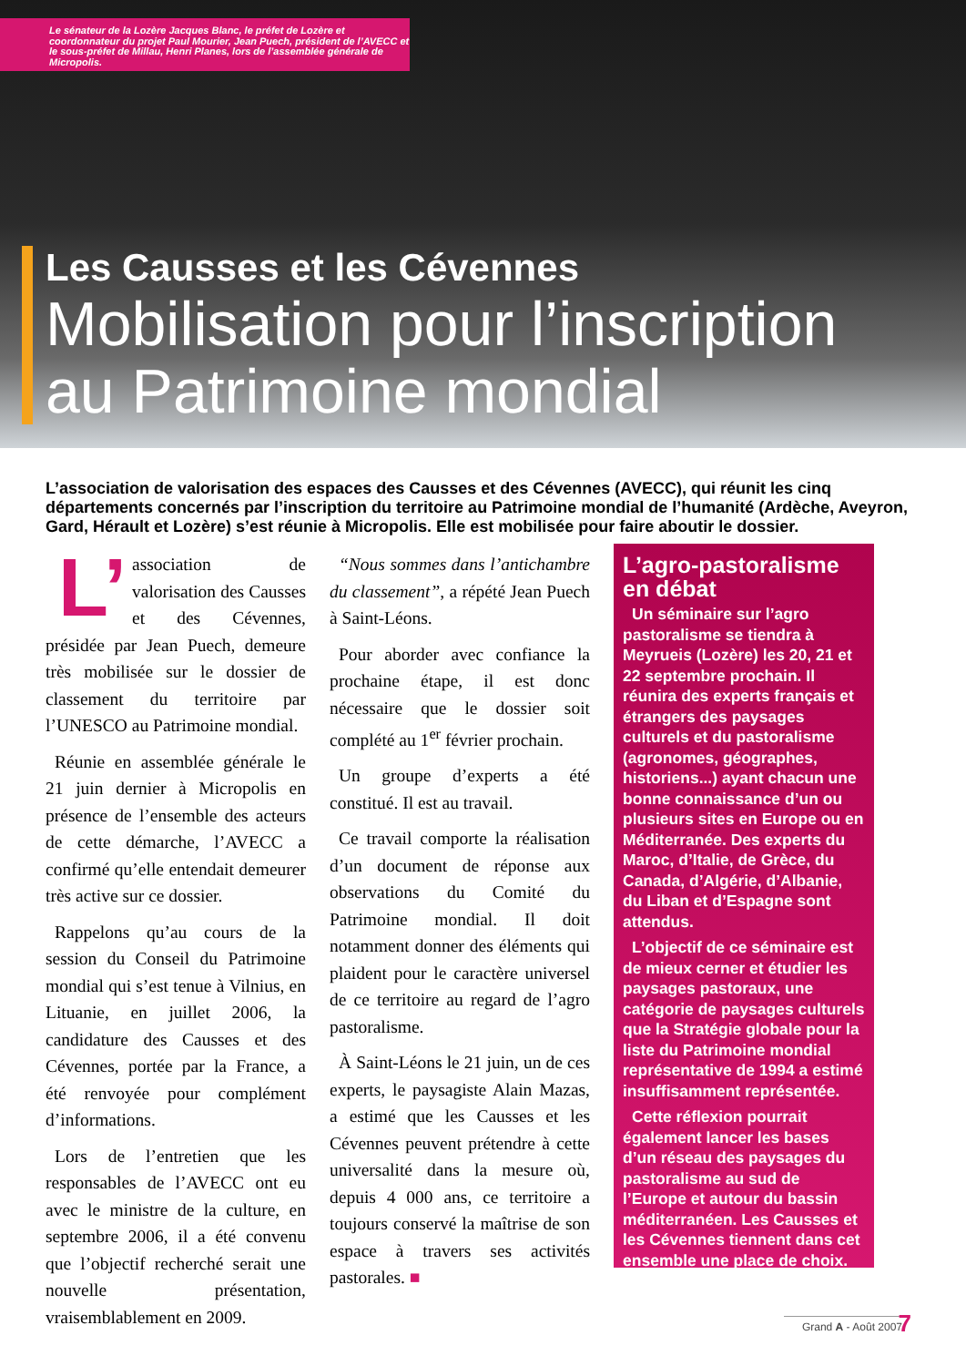Le sénateur de la Lozère Jacques Blanc, le préfet de Lozère et coordonnateur du projet Paul Mourier, Jean Puech, président de l’AVECC et le sous-préfet de Millau, Henri Planes, lors de l’assemblée générale de Micropolis.
Les Causses et les Cévennes
Mobilisation pour l’inscription au Patrimoine mondial
L’association de valorisation des espaces des Causses et des Cévennes (AVECC), qui réunit les cinq départements concernés par l’inscription du territoire au Patrimoine mondial de l’humanité (Ardèche, Aveyron, Gard, Hérault et Lozère) s’est réunie à Micropolis. Elle est mobilisée pour faire aboutir le dossier.
L’ association de valorisation des Causses et des Cévennes, présidée par Jean Puech, demeure très mobilisée sur le dossier de classement du territoire par l’UNESCO au Patrimoine mondial.
Réunie en assemblée générale le 21 juin dernier à Micropolis en présence de l’ensemble des acteurs de cette démarche, l’AVECC a confirmé qu’elle entendait demeurer très active sur ce dossier.
Rappelons qu’au cours de la session du Conseil du Patrimoine mondial qui s’est tenue à Vilnius, en Lituanie, en juillet 2006, la candidature des Causses et des Cévennes, portée par la France, a été renvoyée pour complément d’informations.
Lors de l’entretien que les responsables de l’AVECC ont eu avec le ministre de la culture, en septembre 2006, il a été convenu que l’objectif recherché serait une nouvelle présentation, vraisemblablement en 2009.
“Nous sommes dans l’antichambre du classement”, a répété Jean Puech à Saint-Léons.
Pour aborder avec confiance la prochaine étape, il est donc nécessaire que le dossier soit complété au 1<sup>er</sup> février prochain.
Un groupe d’experts a été constitué. Il est au travail.
Ce travail comporte la réalisation d’un document de réponse aux observations du Comité du Patrimoine mondial. Il doit notamment donner des éléments qui plaident pour le caractère universel de ce territoire au regard de l’agro pastoralisme.
À Saint-Léons le 21 juin, un de ces experts, le paysagiste Alain Mazas, a estimé que les Causses et les Cévennes peuvent prétendre à cette universalité dans la mesure où, depuis 4 000 ans, ce territoire a toujours conservé la maîtrise de son espace à travers ses activités pastorales. ■
L’agro-pastoralisme en débat
Un séminaire sur l’agro pastoralisme se tiendra à Meyrueis (Lozère) les 20, 21 et 22 septembre prochain. Il réunira des experts français et étrangers des paysages culturels et du pastoralisme (agronomes, géographes, historiens...) ayant chacun une bonne connaissance d’un ou plusieurs sites en Europe ou en Méditerranée. Des experts du Maroc, d’Italie, de Grèce, du Canada, d’Algérie, d’Albanie, du Liban et d’Espagne sont attendus.
L’objectif de ce séminaire est de mieux cerner et étudier les paysages pastoraux, une catégorie de paysages culturels que la Stratégie globale pour la liste du Patrimoine mondial représentative de 1994 a estimé insuffisamment représentée.
Cette réflexion pourrait également lancer les bases d’un réseau des paysages du pastoralisme au sud de l’Europe et autour du bassin méditerranéen. Les Causses et les Cévennes tiennent dans cet ensemble une place de choix.
Grand A - Août 2007
7